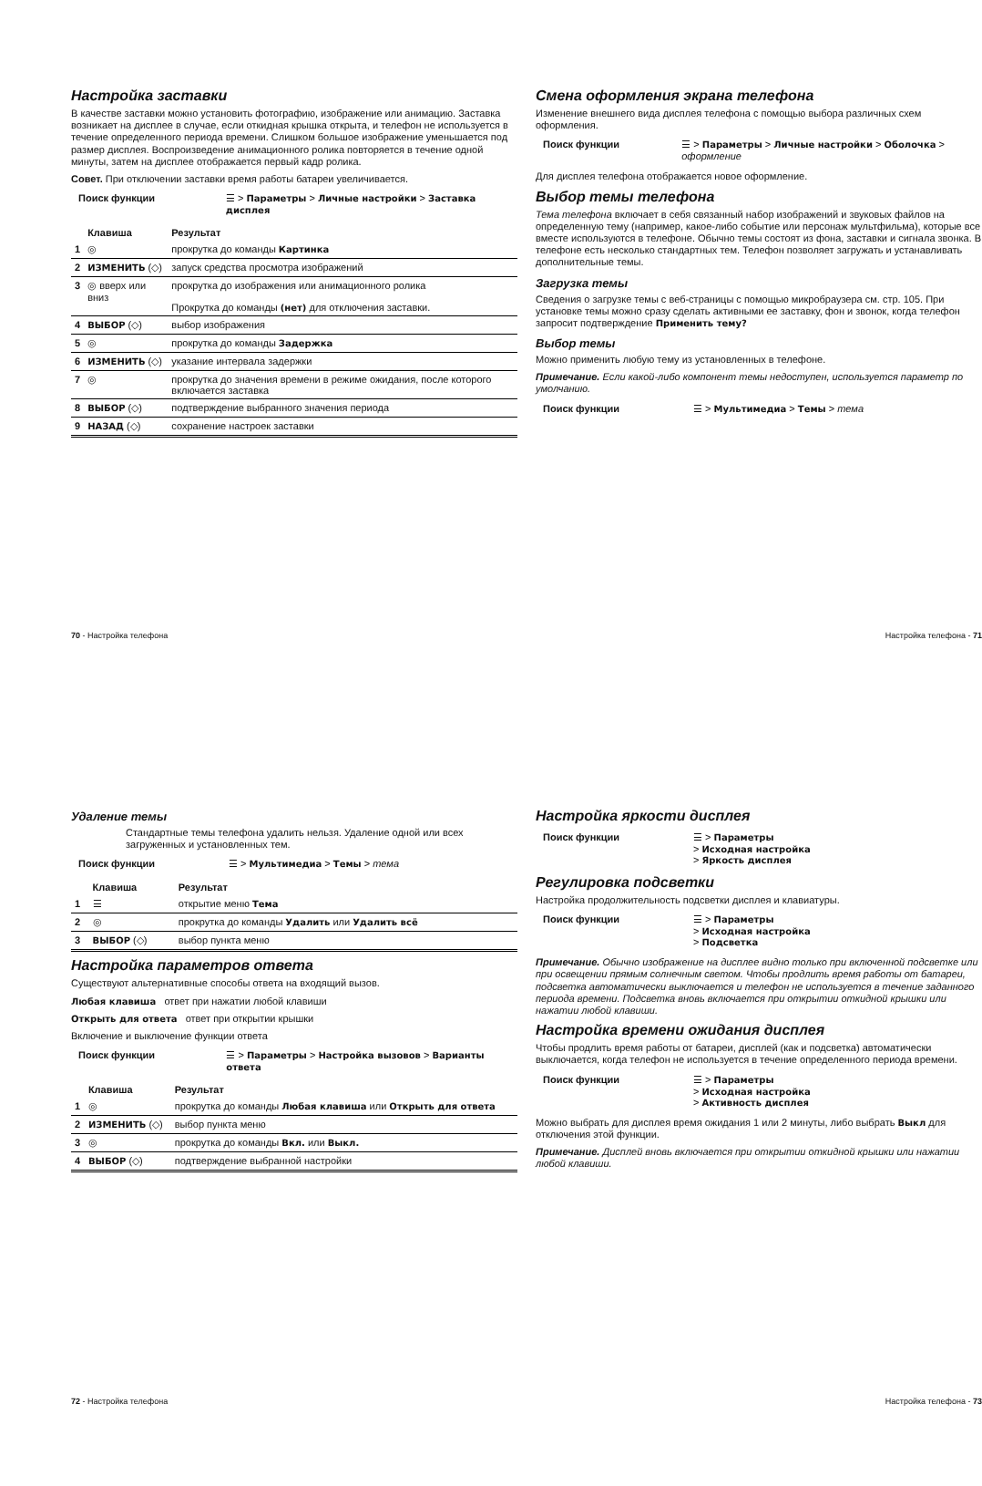Настройка заставки
В качестве заставки можно установить фотографию, изображение или анимацию. Заставка возникает на дисплее в случае, если откидная крышка открыта, и телефон не используется в течение определенного периода времени. Слишком большое изображение уменьшается под размер дисплея. Воспроизведение анимационного ролика повторяется в течение одной минуты, затем на дисплее отображается первый кадр ролика.
Совет. При отключении заставки время работы батареи увеличивается.
Поиск функции ☰ > Параметры > Личные настройки > Заставка дисплея
| | Клавиша | Результат |
| --- | --- | --- |
| 1 | ◎ | прокрутка до команды Картинка |
| 2 | ИЗМЕНИТЬ (◇) | запуск средства просмотра изображений |
| 3 | ◎ вверх или вниз | прокрутка до изображения или анимационного ролика Прокрутка до команды (нет) для отключения заставки. |
| 4 | ВЫБОР (◇) | выбор изображения |
| 5 | ◎ | прокрутка до команды Задержка |
| 6 | ИЗМЕНИТЬ (◇) | указание интервала задержки |
| 7 | ◎ | прокрутка до значения времени в режиме ожидания, после которого включается заставка |
| 8 | ВЫБОР (◇) | подтверждение выбранного значения периода |
| 9 | НАЗАД (◇) | сохранение настроек заставки |
70 - Настройка телефона
Смена оформления экрана телефона
Изменение внешнего вида дисплея телефона с помощью выбора различных схем оформления.
Поиск функции ☰ > Параметры > Личные настройки > Оболочка > оформление
Для дисплея телефона отображается новое оформление.
Выбор темы телефона
Тема телефона включает в себя связанный набор изображений и звуковых файлов на определенную тему (например, какое-либо событие или персонаж мультфильма), которые все вместе используются в телефоне. Обычно темы состоят из фона, заставки и сигнала звонка. В телефоне есть несколько стандартных тем. Телефон позволяет загружать и устанавливать дополнительные темы.
Загрузка темы
Сведения о загрузке темы с веб-страницы с помощью микробраузера см. стр. 105. При установке темы можно сразу сделать активными ее заставку, фон и звонок, когда телефон запросит подтверждение Применить тему?
Выбор темы
Можно применить любую тему из установленных в телефоне.
Примечание. Если какой-либо компонент темы недоступен, используется параметр по умолчанию.
Поиск функции ☰ > Мультимедиа > Темы > тема
Настройка телефона - 71
Удаление темы
Стандартные темы телефона удалить нельзя. Удаление одной или всех загруженных и установленных тем.
Поиск функции ☰ > Мультимедиа > Темы > тема
| | Клавиша | Результат |
| --- | --- | --- |
| 1 | ☰ | открытие меню Тема |
| 2 | ◎ | прокрутка до команды Удалить или Удалить всё |
| 3 | ВЫБОР (◇) | выбор пункта меню |
Настройка параметров ответа
Существуют альтернативные способы ответа на входящий вызов.
Любая клавиша ответ при нажатии любой клавиши
Открыть для ответа ответ при открытии крышки
Включение и выключение функции ответа
Поиск функции ☰ > Параметры > Настройка вызовов > Варианты ответа
| | Клавиша | Результат |
| --- | --- | --- |
| 1 | ◎ | прокрутка до команды Любая клавиша или Открыть для ответа |
| 2 | ИЗМЕНИТЬ (◇) | выбор пункта меню |
| 3 | ◎ | прокрутка до команды Вкл. или Выкл. |
| 4 | ВЫБОР (◇) | подтверждение выбранной настройки |
72 - Настройка телефона
Настройка яркости дисплея
Поиск функции ☰ > Параметры
> Исходная настройка
> Яркость дисплея
Регулировка подсветки
Настройка продолжительность подсветки дисплея и клавиатуры.
Поиск функции ☰ > Параметры
> Исходная настройка
> Подсветка
Примечание. Обычно изображение на дисплее видно только при включенной подсветке или при освещении прямым солнечным светом. Чтобы продлить время работы от батареи, подсветка автоматически выключается и телефон не используется в течение заданного периода времени. Подсветка вновь включается при открытии откидной крышки или нажатии любой клавиши.
Настройка времени ожидания дисплея
Чтобы продлить время работы от батареи, дисплей (как и подсветка) автоматически выключается, когда телефон не используется в течение определенного периода времени.
Поиск функции ☰ > Параметры
> Исходная настройка
> Активность дисплея
Можно выбрать для дисплея время ожидания 1 или 2 минуты, либо выбрать Выкл для отключения этой функции.
Примечание. Дисплей вновь включается при открытии откидной крышки или нажатии любой клавиши.
Настройка телефона - 73